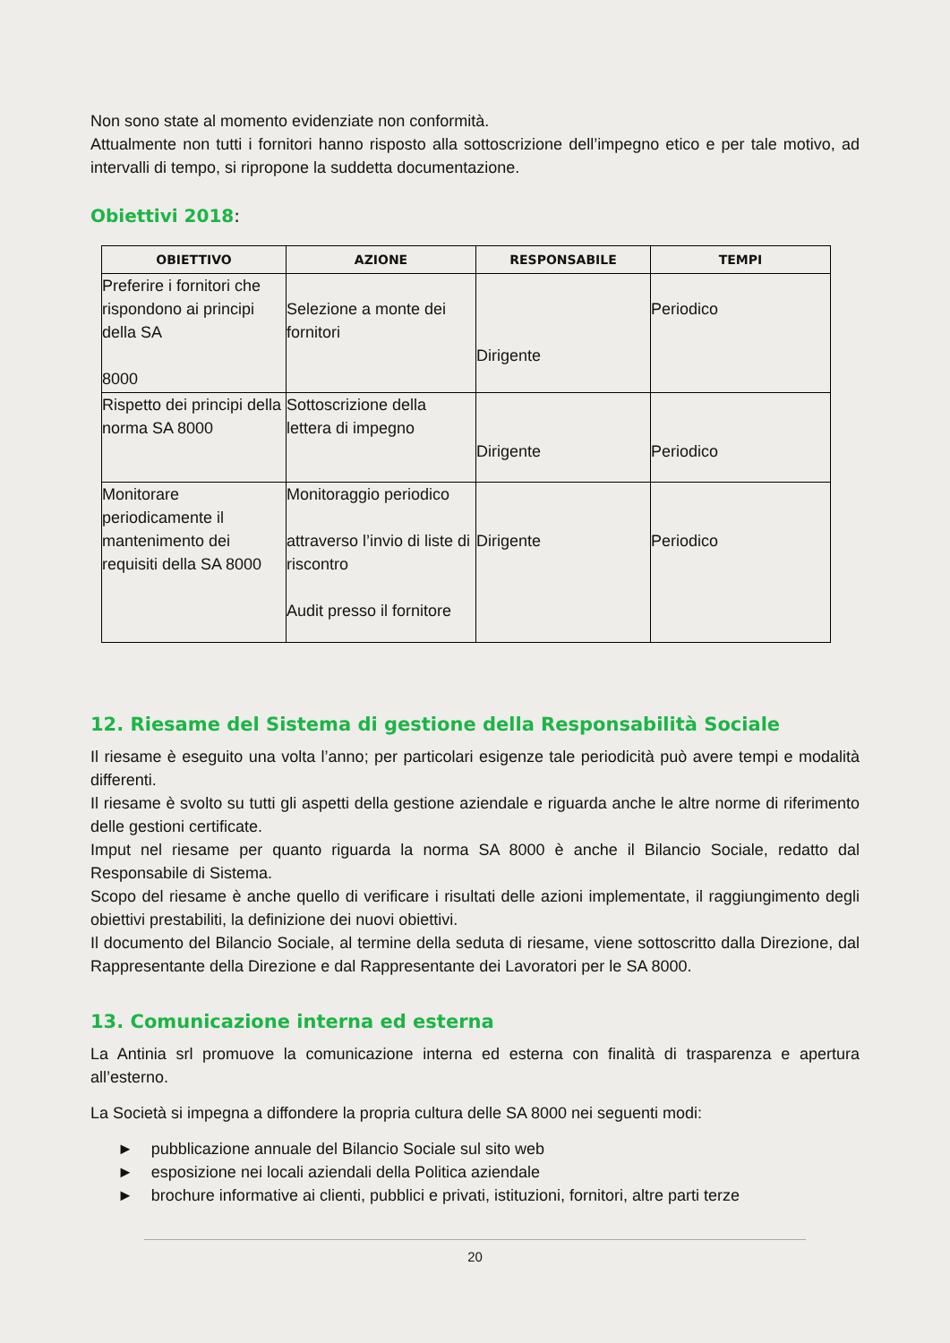Non sono state al momento evidenziate non conformità.
Attualmente non tutti i fornitori hanno risposto alla sottoscrizione dell’impegno etico e per tale motivo, ad intervalli di tempo, si ripropone la suddetta documentazione.
Obiettivi 2018:
| OBIETTIVO | AZIONE | RESPONSABILE | TEMPI |
| --- | --- | --- | --- |
| Preferire i fornitori che rispondono ai principi della SA 8000 | Selezione a monte dei fornitori | Dirigente | Periodico |
| Rispetto dei principi della norma SA 8000 | Sottoscrizione della lettera di impegno | Dirigente | Periodico |
| Monitorare periodicamente il mantenimento dei requisiti della SA 8000 | Monitoraggio periodico attraverso l’invio di liste di riscontro Audit presso il fornitore | Dirigente | Periodico |
12. Riesame del Sistema di gestione della Responsabilità Sociale
Il riesame è eseguito una volta l’anno; per particolari esigenze tale periodicità può avere tempi e modalità differenti.
Il riesame è svolto su tutti gli aspetti della gestione aziendale e riguarda anche le altre norme di riferimento delle gestioni certificate.
Imput nel riesame per quanto riguarda la norma SA 8000 è anche il Bilancio Sociale, redatto dal Responsabile di Sistema.
Scopo del riesame è anche quello di verificare i risultati delle azioni implementate, il raggiungimento degli obiettivi prestabiliti, la definizione dei nuovi obiettivi.
Il documento del Bilancio Sociale, al termine della seduta di riesame, viene sottoscritto dalla Direzione, dal Rappresentante della Direzione e dal Rappresentante dei Lavoratori per le SA 8000.
13. Comunicazione interna ed esterna
La Antinia srl promuove la comunicazione interna ed esterna con finalità di trasparenza e apertura all’esterno.
La Società si impegna a diffondere la propria cultura delle SA 8000 nei seguenti modi:
► pubblicazione annuale del Bilancio Sociale sul sito web
► esposizione nei locali aziendali della Politica aziendale
► brochure informative ai clienti, pubblici e privati, istituzioni, fornitori, altre parti terze
20